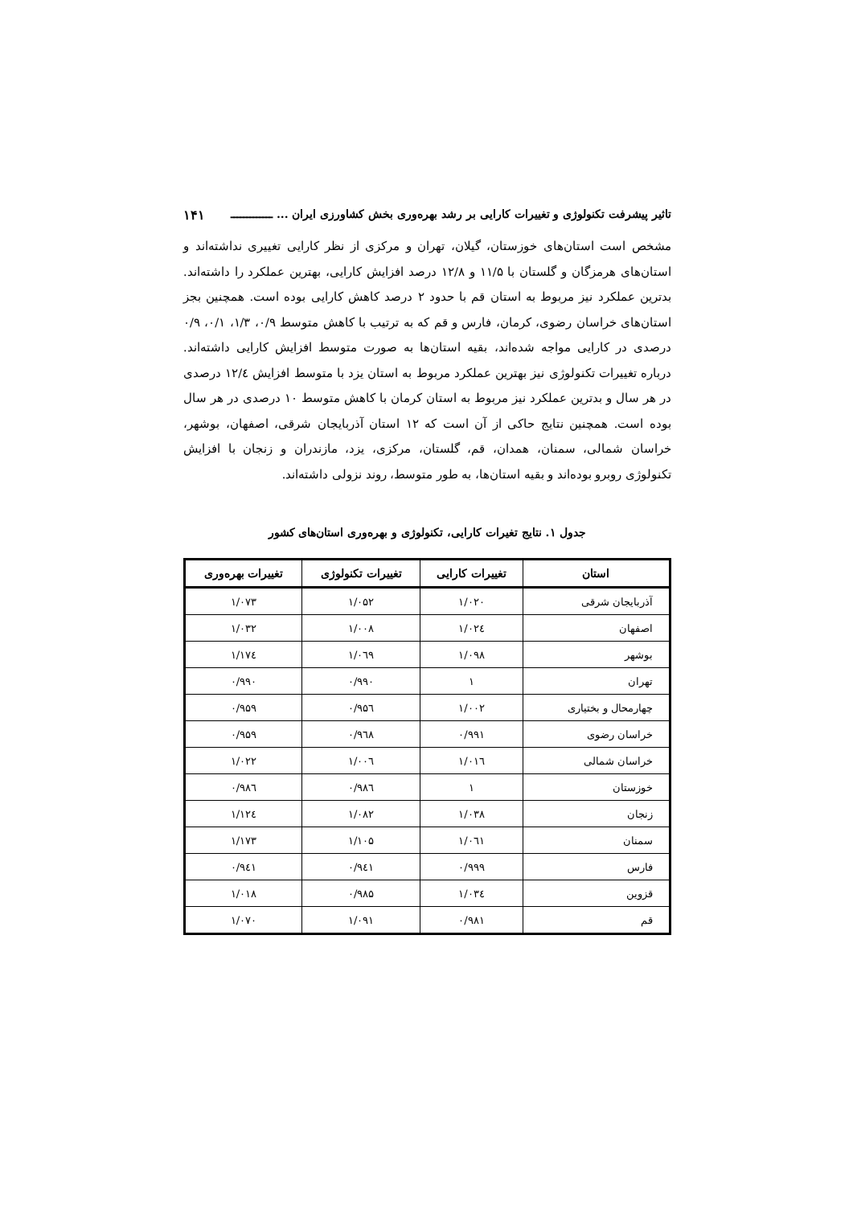تاثیر پیشرفت تکنولوژی و تغییرات کارایی بر رشد بهره‌وری بخش کشاورزی ایران ... ـــــــــــــ ۱۴۱
مشخص است استان‌های خوزستان، گیلان، تهران و مرکزی از نظر کارایی تغییری نداشته‌اند و استان‌های هرمزگان و گلستان با ۱۱/۵ و ۱۲/۸ درصد افزایش کارایی، بهترین عملکرد را داشته‌اند. بدترین عملکرد نیز مربوط به استان قم با حدود ۲ درصد کاهش کارایی بوده است. همچنین بجز استان‌های خراسان رضوی، کرمان، فارس و قم که به ترتیب با کاهش متوسط ۰/۹، ۱/۳، ۰/۱، ۰/۹ درصدی در کارایی مواجه شده‌اند، بقیه استان‌ها به صورت متوسط افزایش کارایی داشته‌اند. درباره تغییرات تکنولوژی نیز بهترین عملکرد مربوط به استان یزد با متوسط افزایش ۱۲/٤ درصدی در هر سال و بدترین عملکرد نیز مربوط به استان کرمان با کاهش متوسط ۱۰ درصدی در هر سال بوده است. همچنین نتایج حاکی از آن است که ۱۲ استان آذربایجان شرقی، اصفهان، بوشهر، خراسان شمالی، سمنان، همدان، قم، گلستان، مرکزی، یزد، مازندران و زنجان با افزایش تکنولوژی روبرو بوده‌اند و بقیه استان‌ها، به طور متوسط، روند نزولی داشته‌اند.
جدول ۱. نتایج تغیرات کارایی، تکنولوژی و بهره‌وری استان‌های کشور
| استان | تغییرات کارایی | تغییرات تکنولوژی | تغییرات بهره‌وری |
| --- | --- | --- | --- |
| آذربایجان شرقی | ۱/۰۲۰ | ۱/۰۵۲ | ۱/۰۷۳ |
| اصفهان | ۱/۰۲٤ | ۱/۰۰۸ | ۱/۰۳۲ |
| بوشهر | ۱/۰۹۸ | ۱/۰٦۹ | ۱/۱۷٤ |
| تهران | ۱ | ۰/۹۹۰ | ۰/۹۹۰ |
| چهارمحال و بختیاری | ۱/۰۰۲ | ۰/۹۵٦ | ۰/۹۵۹ |
| خراسان رضوی | ۰/۹۹۱ | ۰/۹٦۸ | ۰/۹۵۹ |
| خراسان شمالی | ۱/۰۱٦ | ۱/۰۰٦ | ۱/۰۲۲ |
| خوزستان | ۱ | ۰/۹۸٦ | ۰/۹۸٦ |
| زنجان | ۱/۰۳۸ | ۱/۰۸۲ | ۱/۱۲٤ |
| سمنان | ۱/۰٦۱ | ۱/۱۰۵ | ۱/۱۷۳ |
| فارس | ۰/۹۹۹ | ۰/۹٤۱ | ۰/۹٤۱ |
| قزوین | ۱/۰۳٤ | ۰/۹۸۵ | ۱/۰۱۸ |
| قم | ۰/۹۸۱ | ۱/۰۹۱ | ۱/۰۷۰ |